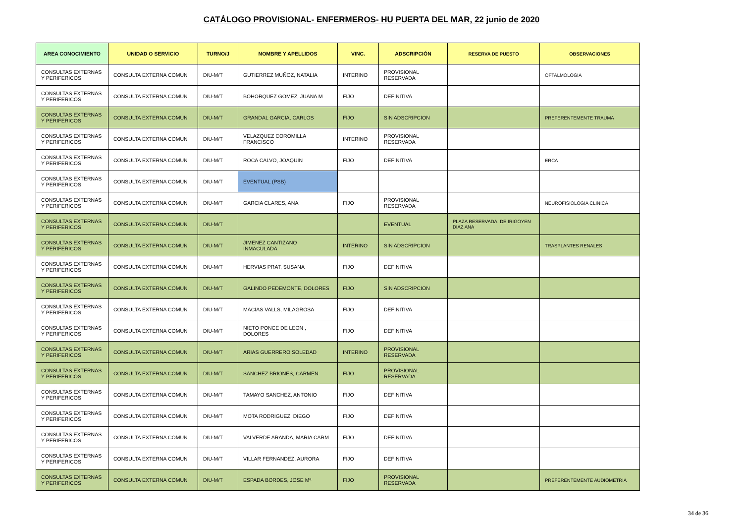CATÁLOGO PROVISIONAL- ENFERMEROS- HU PUERTA DEL MAR, 22 junio de 2020
| AREA CONOCIMIENTO | UNIDAD O SERVICIO | TURNO/J | NOMBRE Y APELLIDOS | VINC. | ADSCRIPCIÓN | RESERVA DE PUESTO | OBSERVACIONES |
| --- | --- | --- | --- | --- | --- | --- | --- |
| CONSULTAS EXTERNAS Y PERIFERICOS | CONSULTA EXTERNA COMUN | DIU-M/T | GUTIERREZ MUÑOZ, NATALIA | INTERINO | PROVISIONAL RESERVADA | | OFTALMOLOGIA |
| CONSULTAS EXTERNAS Y PERIFERICOS | CONSULTA EXTERNA COMUN | DIU-M/T | BOHORQUEZ GOMEZ, JUANA M | FIJO | DEFINITIVA | | |
| CONSULTAS EXTERNAS Y PERIFERICOS | CONSULTA EXTERNA COMUN | DIU-M/T | GRANDAL GARCIA, CARLOS | FIJO | SIN ADSCRIPCION | | PREFERENTEMENTE TRAUMA |
| CONSULTAS EXTERNAS Y PERIFERICOS | CONSULTA EXTERNA COMUN | DIU-M/T | VELAZQUEZ COROMILLA FRANCISCO | INTERINO | PROVISIONAL RESERVADA | | |
| CONSULTAS EXTERNAS Y PERIFERICOS | CONSULTA EXTERNA COMUN | DIU-M/T | ROCA CALVO, JOAQUIN | FIJO | DEFINITIVA | | ERCA |
| CONSULTAS EXTERNAS Y PERIFERICOS | CONSULTA EXTERNA COMUN | DIU-M/T | EVENTUAL (PSB) | | | | |
| CONSULTAS EXTERNAS Y PERIFERICOS | CONSULTA EXTERNA COMUN | DIU-M/T | GARCIA CLARES, ANA | FIJO | PROVISIONAL RESERVADA | | NEUROFISIOLOGIA CLINICA |
| CONSULTAS EXTERNAS Y PERIFERICOS | CONSULTA EXTERNA COMUN | DIU-M/T | | | EVENTUAL | PLAZA RESERVADA: DE IRIGOYEN DIAZ ANA | |
| CONSULTAS EXTERNAS Y PERIFERICOS | CONSULTA EXTERNA COMUN | DIU-M/T | JIMENEZ CANTIZANO INMACULADA | INTERINO | SIN ADSCRIPCION | | TRASPLANTES RENALES |
| CONSULTAS EXTERNAS Y PERIFERICOS | CONSULTA EXTERNA COMUN | DIU-M/T | HERVIAS PRAT, SUSANA | FIJO | DEFINITIVA | | |
| CONSULTAS EXTERNAS Y PERIFERICOS | CONSULTA EXTERNA COMUN | DIU-M/T | GALINDO PEDEMONTE, DOLORES | FIJO | SIN ADSCRIPCION | | |
| CONSULTAS EXTERNAS Y PERIFERICOS | CONSULTA EXTERNA COMUN | DIU-M/T | MACIAS VALLS, MILAGROSA | FIJO | DEFINITIVA | | |
| CONSULTAS EXTERNAS Y PERIFERICOS | CONSULTA EXTERNA COMUN | DIU-M/T | NIETO PONCE DE LEON , DOLORES | FIJO | DEFINITIVA | | |
| CONSULTAS EXTERNAS Y PERIFERICOS | CONSULTA EXTERNA COMUN | DIU-M/T | ARIAS GUERRERO SOLEDAD | INTERINO | PROVISIONAL RESERVADA | | |
| CONSULTAS EXTERNAS Y PERIFERICOS | CONSULTA EXTERNA COMUN | DIU-M/T | SANCHEZ BRIONES, CARMEN | FIJO | PROVISIONAL RESERVADA | | |
| CONSULTAS EXTERNAS Y PERIFERICOS | CONSULTA EXTERNA COMUN | DIU-M/T | TAMAYO SANCHEZ, ANTONIO | FIJO | DEFINITIVA | | |
| CONSULTAS EXTERNAS Y PERIFERICOS | CONSULTA EXTERNA COMUN | DIU-M/T | MOTA RODRIGUEZ, DIEGO | FIJO | DEFINITIVA | | |
| CONSULTAS EXTERNAS Y PERIFERICOS | CONSULTA EXTERNA COMUN | DIU-M/T | VALVERDE ARANDA, MARIA CARM | FIJO | DEFINITIVA | | |
| CONSULTAS EXTERNAS Y PERIFERICOS | CONSULTA EXTERNA COMUN | DIU-M/T | VILLAR FERNANDEZ, AURORA | FIJO | DEFINITIVA | | |
| CONSULTAS EXTERNAS Y PERIFERICOS | CONSULTA EXTERNA COMUN | DIU-M/T | ESPADA BORDES, JOSE Mª | FIJO | PROVISIONAL RESERVADA | | PREFERENTEMENTE AUDIOMETRIA |
34 de 36